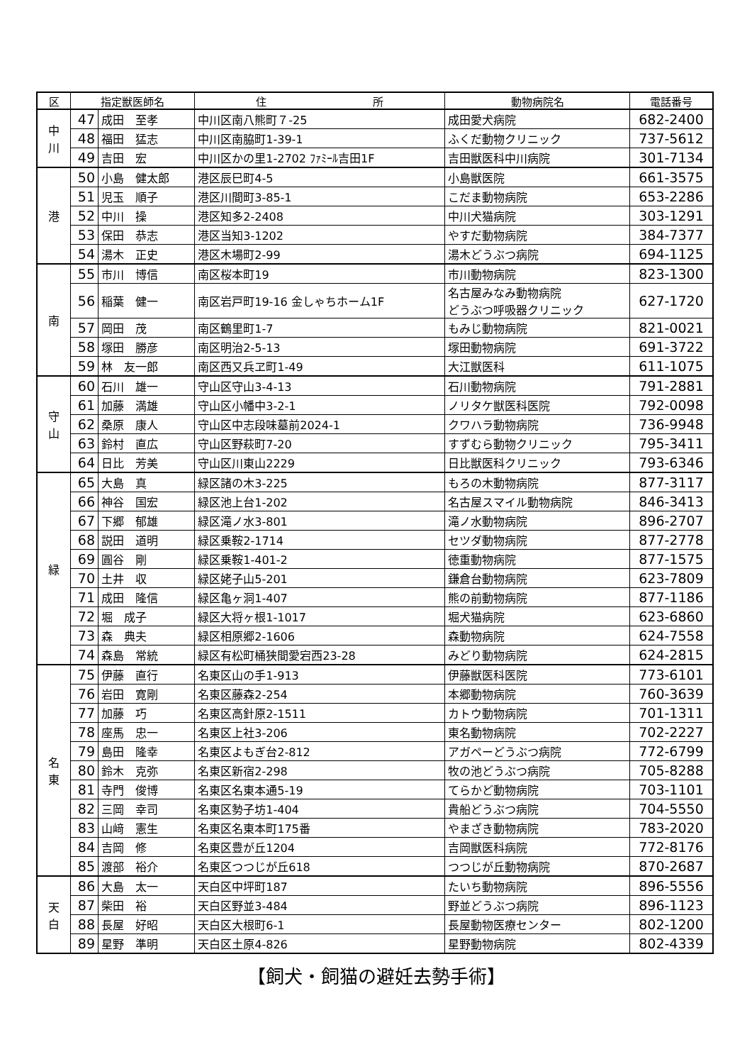| 区 | 指定獣医師名 | | 住 所 | 動物病院名 | 電話番号 |
| --- | --- | --- | --- | --- | --- |
| 中 川 | 47 | 成田 至孝 | 中川区南八熊町７-25 | 成田愛犬病院 | 682-2400 |
| | 48 | 福田 猛志 | 中川区南脇町1-39-1 | ふくだ動物クリニック | 737-5612 |
| | 49 | 吉田 宏 | 中川区かの里1-2702 ﾌｧﾐｰﾙ吉田1F | 吉田獣医科中川病院 | 301-7134 |
| 港 | 50 | 小島 健太郎 | 港区辰巳町4-5 | 小島獣医院 | 661-3575 |
| | 51 | 児玉 順子 | 港区川間町3-85-1 | こだま動物病院 | 653-2286 |
| | 52 | 中川 操 | 港区知多2-2408 | 中川犬猫病院 | 303-1291 |
| | 53 | 保田 恭志 | 港区当知3-1202 | やすだ動物病院 | 384-7377 |
| | 54 | 湯木 正史 | 港区木場町2-99 | 湯木どうぶつ病院 | 694-1125 |
| 南 | 55 | 市川 博信 | 南区桜本町19 | 市川動物病院 | 823-1300 |
| | 56 | 稲葉 健一 | 南区岩戸町19-16 金しゃちホーム1F | 名古屋みなみ動物病院 どうぶつ呼吸器クリニック | 627-1720 |
| | 57 | 岡田 茂 | 南区鶴里町1-7 | もみじ動物病院 | 821-0021 |
| | 58 | 塚田 勝彦 | 南区明治2-5-13 | 塚田動物病院 | 691-3722 |
| | 59 | 林 友一郎 | 南区西又兵ヱ町1-49 | 大江獣医科 | 611-1075 |
| 守 山 | 60 | 石川 雄一 | 守山区守山3-4-13 | 石川動物病院 | 791-2881 |
| | 61 | 加藤 満雄 | 守山区小幡中3-2-1 | ノリタケ獣医科医院 | 792-0098 |
| | 62 | 桑原 康人 | 守山区中志段味墓前2024-1 | クワハラ動物病院 | 736-9948 |
| | 63 | 鈴村 直広 | 守山区野萩町7-20 | すずむら動物クリニック | 795-3411 |
| | 64 | 日比 芳美 | 守山区川東山2229 | 日比獣医科クリニック | 793-6346 |
| 緑 | 65 | 大島 真 | 緑区諸の木3-225 | もろの木動物病院 | 877-3117 |
| | 66 | 神谷 国宏 | 緑区池上台1-202 | 名古屋スマイル動物病院 | 846-3413 |
| | 67 | 下郷 郁雄 | 緑区滝ノ水3-801 | 滝ノ水動物病院 | 896-2707 |
| | 68 | 説田 道明 | 緑区乗鞍2-1714 | セツダ動物病院 | 877-2778 |
| | 69 | 圓谷 剛 | 緑区乗鞍1-401-2 | 徳重動物病院 | 877-1575 |
| | 70 | 土井 収 | 緑区姥子山5-201 | 鎌倉台動物病院 | 623-7809 |
| | 71 | 成田 隆信 | 緑区亀ヶ洞1-407 | 熊の前動物病院 | 877-1186 |
| | 72 | 堀 成子 | 緑区大将ヶ根1-1017 | 堀犬猫病院 | 623-6860 |
| | 73 | 森 典夫 | 緑区相原郷2-1606 | 森動物病院 | 624-7558 |
| | 74 | 森島 常統 | 緑区有松町桶狭間愛宕西23-28 | みどり動物病院 | 624-2815 |
| 名 東 | 75 | 伊藤 直行 | 名東区山の手1-913 | 伊藤獣医科医院 | 773-6101 |
| | 76 | 岩田 寛剛 | 名東区藤森2-254 | 本郷動物病院 | 760-3639 |
| | 77 | 加藤 巧 | 名東区高針原2-1511 | カトウ動物病院 | 701-1311 |
| | 78 | 座馬 忠一 | 名東区上社3-206 | 東名動物病院 | 702-2227 |
| | 79 | 島田 隆幸 | 名東区よもぎ台2-812 | アガペーどうぶつ病院 | 772-6799 |
| | 80 | 鈴木 克弥 | 名東区新宿2-298 | 牧の池どうぶつ病院 | 705-8288 |
| | 81 | 寺門 俊博 | 名東区名東本通5-19 | てらかど動物病院 | 703-1101 |
| | 82 | 三岡 幸司 | 名東区勢子坊1-404 | 貴船どうぶつ病院 | 704-5550 |
| | 83 | 山﨑 憲生 | 名東区名東本町175番 | やまざき動物病院 | 783-2020 |
| | 84 | 吉岡 修 | 名東区豊が丘1204 | 吉岡獣医科病院 | 772-8176 |
| | 85 | 渡部 裕介 | 名東区つつじが丘618 | つつじが丘動物病院 | 870-2687 |
| 天 白 | 86 | 大島 太一 | 天白区中坪町187 | たいち動物病院 | 896-5556 |
| | 87 | 柴田 裕 | 天白区野並3-484 | 野並どうぶつ病院 | 896-1123 |
| | 88 | 長屋 好昭 | 天白区大根町6-1 | 長屋動物医療センター | 802-1200 |
| | 89 | 星野 準明 | 天白区土原4-826 | 星野動物病院 | 802-4339 |
【飼犬・飼猫の避妊去勢手術】